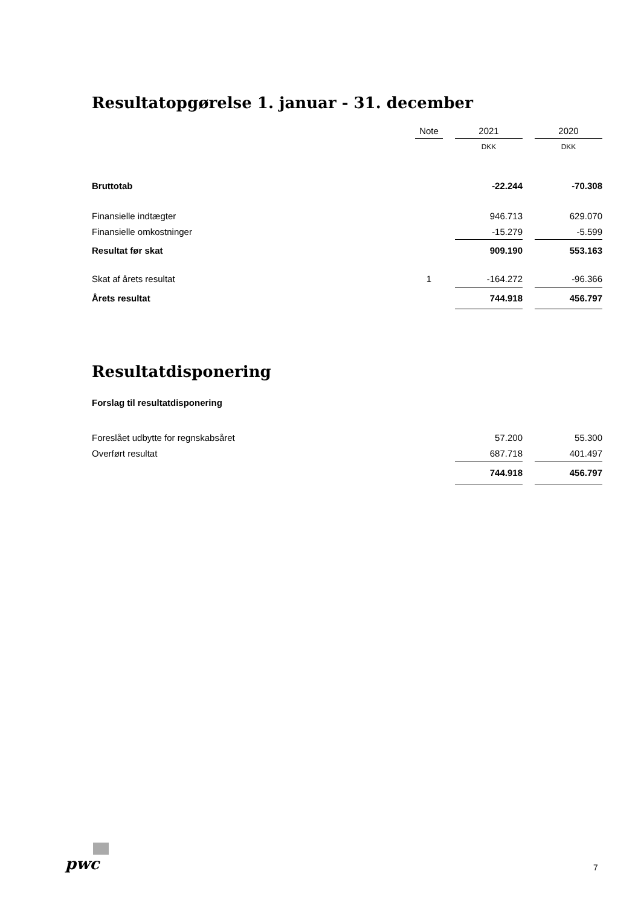Resultatopgørelse 1. januar - 31. december
| | Note | | 2021 | | 2020 |
| --- | --- | --- | --- | --- | --- |
| | | | DKK | | DKK |
| Bruttotab | | | -22.244 | | -70.308 |
| Finansielle indtægter | | | 946.713 | | 629.070 |
| Finansielle omkostninger | | | -15.279 | | -5.599 |
| Resultat før skat | | | 909.190 | | 553.163 |
| Skat af årets resultat | 1 | | -164.272 | | -96.366 |
| Årets resultat | | | 744.918 | | 456.797 |
Resultatdisponering
Forslag til resultatdisponering
| Foreslået udbytte for regnskabsåret | 57.200 | | 55.300 |
| Overført resultat | 687.718 | | 401.497 |
| | 744.918 | | 456.797 |
pwc 7